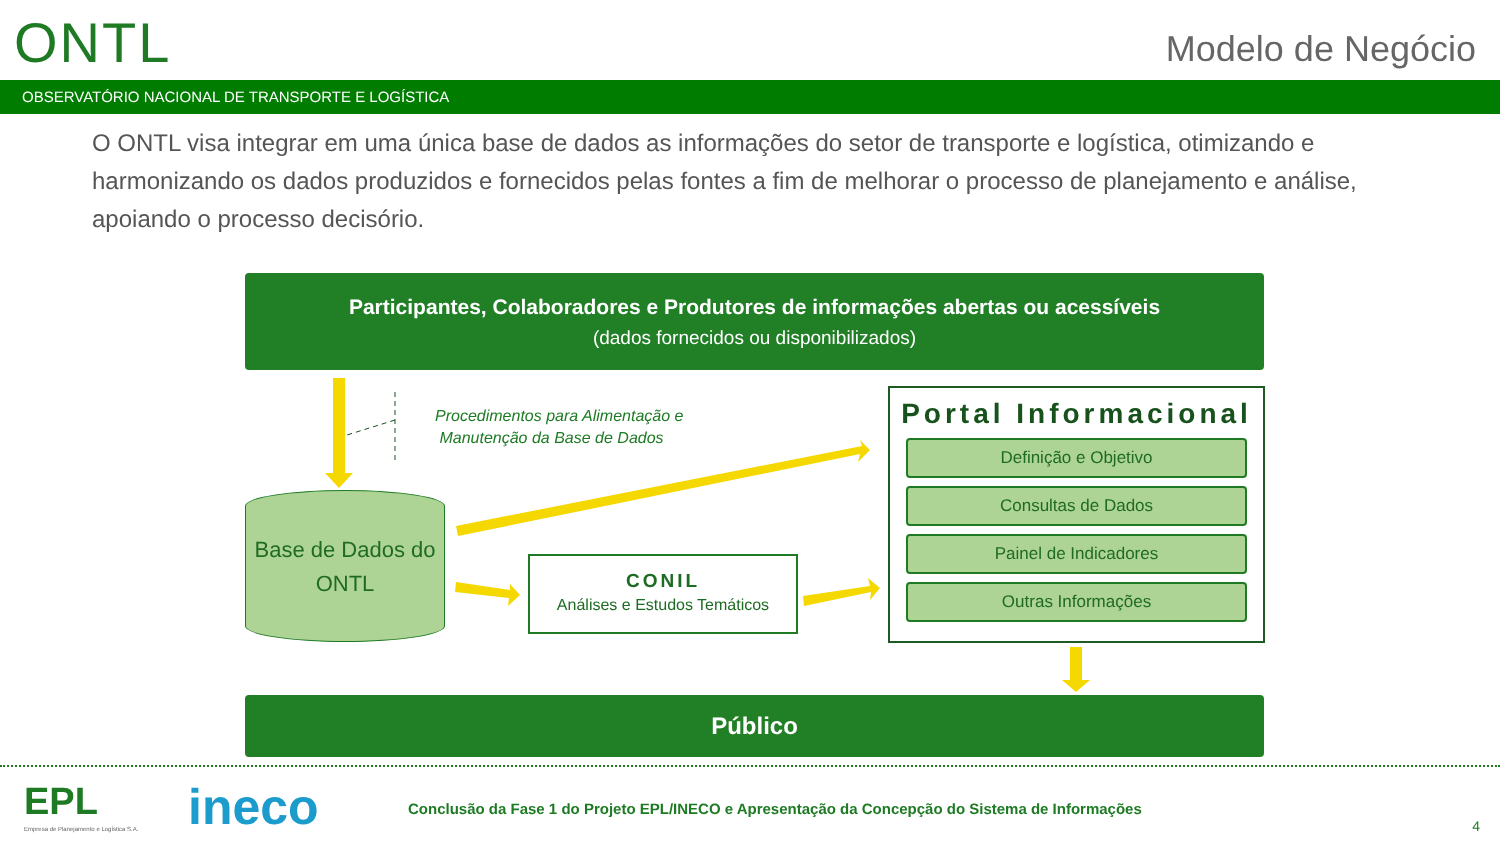ONTL Modelo de Negócio
OBSERVATÓRIO NACIONAL DE TRANSPORTE E LOGÍSTICA
O ONTL visa integrar em uma única base de dados as informações do setor de transporte e logística, otimizando e harmonizando os dados produzidos e fornecidos pelas fontes a fim de melhorar o processo de planejamento e análise, apoiando o processo decisório.
Participantes, Colaboradores e Produtores de informações abertas ou acessíveis
(dados fornecidos ou disponibilizados)
Procedimentos para Alimentação e
Manutenção da Base de Dados
Base de Dados do
ONTL
CONIL
Análises e Estudos Temáticos
Portal Informacional
Definição e Objetivo
Consultas de Dados
Painel de Indicadores
Outras Informações
Público
EPL
Empresa de Planejamento e Logística S.A.
ineco
Conclusão da Fase 1 do Projeto EPL/INECO e Apresentação da Concepção do Sistema de Informações
4